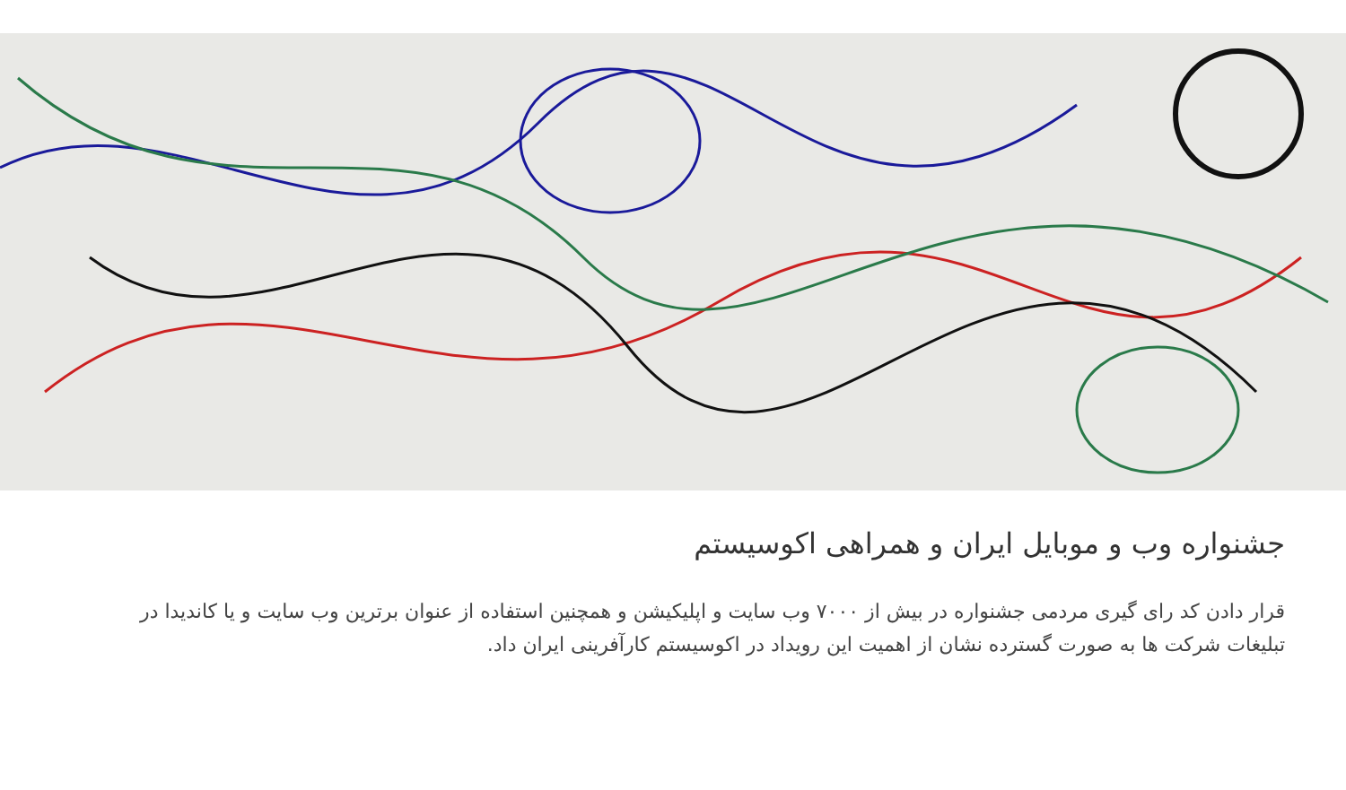جشنواره وب و موبایل ایران و همراهی اکوسیستم
قرار دادن کد رای گیری مردمی جشنواره در بیش از ۷۰۰۰ وب سایت و اپلیکیشن و همچنین استفاده از عنوان برترین وب سایت و یا کاندیدا در تبلیغات شرکت ها به صورت گسترده نشان از اهمیت این رویداد در اکوسیستم کارآفرینی ایران داد.